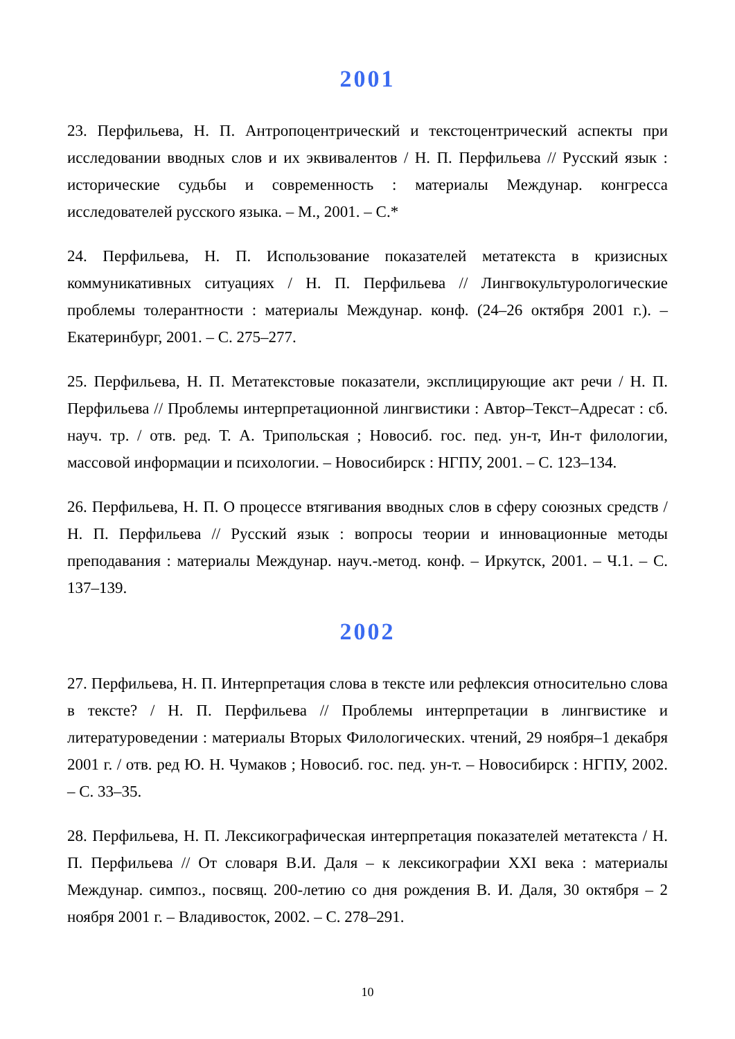2001
23. Перфильева, Н. П. Антропоцентрический и текстоцентрический аспекты при исследовании вводных слов и их эквивалентов / Н. П. Перфильева // Русский язык : исторические судьбы и современность : материалы Междунар. конгресса исследователей русского языка. – М., 2001. – С.*
24. Перфильева, Н. П. Использование показателей метатекста в кризисных коммуникативных ситуациях / Н. П. Перфильева // Лингвокультурологические проблемы толерантности : материалы Междунар. конф. (24–26 октября 2001 г.). – Екатеринбург, 2001. – С. 275–277.
25. Перфильева, Н. П. Метатекстовые показатели, эксплицирующие акт речи / Н. П. Перфильева // Проблемы интерпретационной лингвистики : Автор–Текст–Адресат : сб. науч. тр. / отв. ред. Т. А. Трипольская ; Новосиб. гос. пед. ун-т, Ин-т филологии, массовой информации и психологии. – Новосибирск : НГПУ, 2001. – С. 123–134.
26. Перфильева, Н. П. О процессе втягивания вводных слов в сферу союзных средств / Н. П. Перфильева // Русский язык : вопросы теории и инновационные методы преподавания : материалы Междунар. науч.-метод. конф. – Иркутск, 2001. – Ч.1. – С. 137–139.
2002
27. Перфильева, Н. П. Интерпретация слова в тексте или рефлексия относительно слова в тексте? / Н. П. Перфильева // Проблемы интерпретации в лингвистике и литературоведении : материалы Вторых Филологических. чтений, 29 ноября–1 декабря 2001 г. / отв. ред Ю. Н. Чумаков ; Новосиб. гос. пед. ун-т. – Новосибирск : НГПУ, 2002. – С. 33–35.
28. Перфильева, Н. П. Лексикографическая интерпретация показателей метатекста / Н. П. Перфильева // От словаря В.И. Даля – к лексикографии XXI века : материалы Междунар. симпоз., посвящ. 200-летию со дня рождения В. И. Даля, 30 октября – 2 ноября 2001 г. – Владивосток, 2002. – С. 278–291.
10